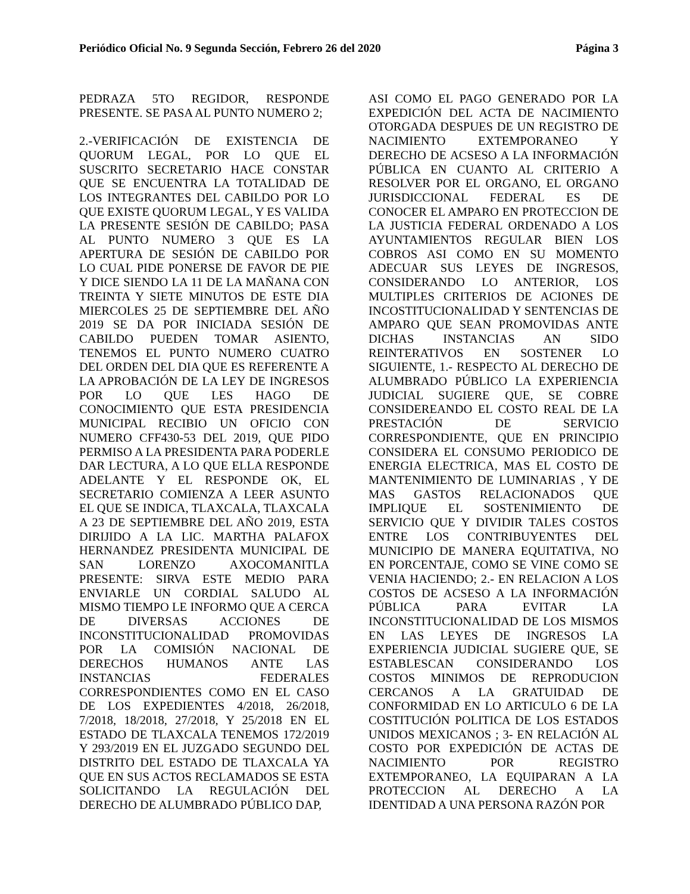Periódico Oficial No. 9 Segunda Sección, Febrero 26 del 2020 Página 3
PEDRAZA 5TO REGIDOR, RESPONDE PRESENTE. SE PASA AL PUNTO NUMERO 2;
2.-VERIFICACIÓN DE EXISTENCIA DE QUORUM LEGAL, POR LO QUE EL SUSCRITO SECRETARIO HACE CONSTAR QUE SE ENCUENTRA LA TOTALIDAD DE LOS INTEGRANTES DEL CABILDO POR LO QUE EXISTE QUORUM LEGAL, Y ES VALIDA LA PRESENTE SESIÓN DE CABILDO; PASA AL PUNTO NUMERO 3 QUE ES LA APERTURA DE SESIÓN DE CABILDO POR LO CUAL PIDE PONERSE DE FAVOR DE PIE Y DICE SIENDO LA 11 DE LA MAÑANA CON TREINTA Y SIETE MINUTOS DE ESTE DIA MIERCOLES 25 DE SEPTIEMBRE DEL AÑO 2019 SE DA POR INICIADA SESIÓN DE CABILDO PUEDEN TOMAR ASIENTO, TENEMOS EL PUNTO NUMERO CUATRO DEL ORDEN DEL DIA QUE ES REFERENTE A LA APROBACIÓN DE LA LEY DE INGRESOS POR LO QUE LES HAGO DE CONOCIMIENTO QUE ESTA PRESIDENCIA MUNICIPAL RECIBIO UN OFICIO CON NUMERO CFF430-53 DEL 2019, QUE PIDO PERMISO A LA PRESIDENTA PARA PODERLE DAR LECTURA, A LO QUE ELLA RESPONDE ADELANTE Y EL RESPONDE OK, EL SECRETARIO COMIENZA A LEER ASUNTO EL QUE SE INDICA, TLAXCALA, TLAXCALA A 23 DE SEPTIEMBRE DEL AÑO 2019, ESTA DIRIJIDO A LA LIC. MARTHA PALAFOX HERNANDEZ PRESIDENTA MUNICIPAL DE SAN LORENZO AXOCOMANITLA PRESENTE: SIRVA ESTE MEDIO PARA ENVIARLE UN CORDIAL SALUDO AL MISMO TIEMPO LE INFORMO QUE A CERCA DE DIVERSAS ACCIONES DE INCONSTITUCIONALIDAD PROMOVIDAS POR LA COMISIÓN NACIONAL DE DERECHOS HUMANOS ANTE LAS INSTANCIAS FEDERALES CORRESPONDIENTES COMO EN EL CASO DE LOS EXPEDIENTES 4/2018, 26/2018, 7/2018, 18/2018, 27/2018, Y 25/2018 EN EL ESTADO DE TLAXCALA TENEMOS 172/2019 Y 293/2019 EN EL JUZGADO SEGUNDO DEL DISTRITO DEL ESTADO DE TLAXCALA YA QUE EN SUS ACTOS RECLAMADOS SE ESTA SOLICITANDO LA REGULACIÓN DEL DERECHO DE ALUMBRADO PÚBLICO DAP,
ASI COMO EL PAGO GENERADO POR LA EXPEDICIÓN DEL ACTA DE NACIMIENTO OTORGADA DESPUES DE UN REGISTRO DE NACIMIENTO EXTEMPORANEO Y DERECHO DE ACSESO A LA INFORMACIÓN PÚBLICA EN CUANTO AL CRITERIO A RESOLVER POR EL ORGANO, EL ORGANO JURISDICCIONAL FEDERAL ES DE CONOCER EL AMPARO EN PROTECCION DE LA JUSTICIA FEDERAL ORDENADO A LOS AYUNTAMIENTOS REGULAR BIEN LOS COBROS ASI COMO EN SU MOMENTO ADECUAR SUS LEYES DE INGRESOS, CONSIDERANDO LO ANTERIOR, LOS MULTIPLES CRITERIOS DE ACIONES DE INCOSTITUCIONALIDAD Y SENTENCIAS DE AMPARO QUE SEAN PROMOVIDAS ANTE DICHAS INSTANCIAS AN SIDO REINTERATIVOS EN SOSTENER LO SIGUIENTE, 1.- RESPECTO AL DERECHO DE ALUMBRADO PÚBLICO LA EXPERIENCIA JUDICIAL SUGIERE QUE, SE COBRE CONSIDEREANDO EL COSTO REAL DE LA PRESTACIÓN DE SERVICIO CORRESPONDIENTE, QUE EN PRINCIPIO CONSIDERA EL CONSUMO PERIODICO DE ENERGIA ELECTRICA, MAS EL COSTO DE MANTENIMIENTO DE LUMINARIAS , Y DE MAS GASTOS RELACIONADOS QUE IMPLIQUE EL SOSTENIMIENTO DE SERVICIO QUE Y DIVIDIR TALES COSTOS ENTRE LOS CONTRIBUYENTES DEL MUNICIPIO DE MANERA EQUITATIVA, NO EN PORCENTAJE, COMO SE VINE COMO SE VENIA HACIENDO; 2.- EN RELACION A LOS COSTOS DE ACSESO A LA INFORMACIÓN PÚBLICA PARA EVITAR LA INCONSTITUCIONALIDAD DE LOS MISMOS EN LAS LEYES DE INGRESOS LA EXPERIENCIA JUDICIAL SUGIERE QUE, SE ESTABLESCAN CONSIDERANDO LOS COSTOS MINIMOS DE REPRODUCION CERCANOS A LA GRATUIDAD DE CONFORMIDAD EN LO ARTICULO 6 DE LA COSTITUCIÓN POLITICA DE LOS ESTADOS UNIDOS MEXICANOS ; 3- EN RELACIÓN AL COSTO POR EXPEDICIÓN DE ACTAS DE NACIMIENTO POR REGISTRO EXTEMPORANEO, LA EQUIPARAN A LA PROTECCION AL DERECHO A LA IDENTIDAD A UNA PERSONA RAZÓN POR